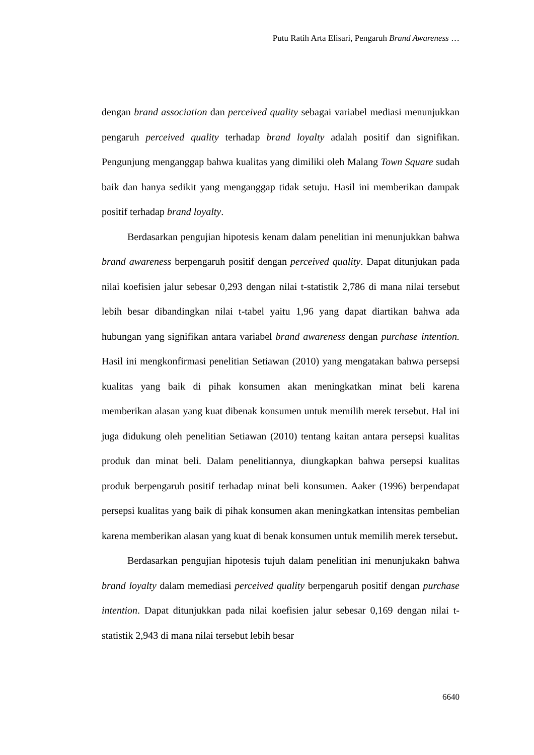Putu Ratih Arta Elisari, Pengaruh Brand Awareness …
dengan brand association dan perceived quality sebagai variabel mediasi menunjukkan pengaruh perceived quality terhadap brand loyalty adalah positif dan signifikan. Pengunjung menganggap bahwa kualitas yang dimiliki oleh Malang Town Square sudah baik dan hanya sedikit yang menganggap tidak setuju. Hasil ini memberikan dampak positif terhadap brand loyalty.
Berdasarkan pengujian hipotesis kenam dalam penelitian ini menunjukkan bahwa brand awareness berpengaruh positif dengan perceived quality. Dapat ditunjukan pada nilai koefisien jalur sebesar 0,293 dengan nilai t-statistik 2,786 di mana nilai tersebut lebih besar dibandingkan nilai t-tabel yaitu 1,96 yang dapat diartikan bahwa ada hubungan yang signifikan antara variabel brand awareness dengan purchase intention. Hasil ini mengkonfirmasi penelitian Setiawan (2010) yang mengatakan bahwa persepsi kualitas yang baik di pihak konsumen akan meningkatkan minat beli karena memberikan alasan yang kuat dibenak konsumen untuk memilih merek tersebut. Hal ini juga didukung oleh penelitian Setiawan (2010) tentang kaitan antara persepsi kualitas produk dan minat beli. Dalam penelitiannya, diungkapkan bahwa persepsi kualitas produk berpengaruh positif terhadap minat beli konsumen. Aaker (1996) berpendapat persepsi kualitas yang baik di pihak konsumen akan meningkatkan intensitas pembelian karena memberikan alasan yang kuat di benak konsumen untuk memilih merek tersebut.
Berdasarkan pengujian hipotesis tujuh dalam penelitian ini menunjukakn bahwa brand loyalty dalam memediasi perceived quality berpengaruh positif dengan purchase intention. Dapat ditunjukkan pada nilai koefisien jalur sebesar 0,169 dengan nilai t-statistik 2,943 di mana nilai tersebut lebih besar
6640